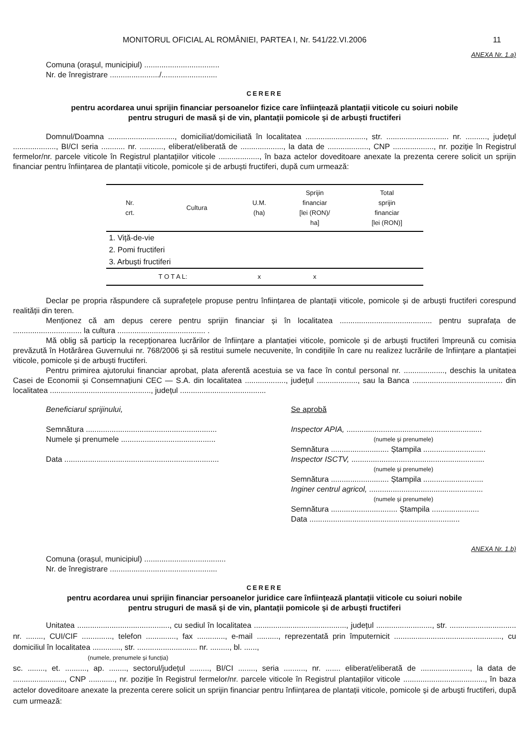MONITORUL OFICIAL AL ROMÂNIEI, PARTEA I, Nr. 541/22.VI.2006 11
ANEXA Nr. 1.a)
Comuna (orașul, municipiul) ...................................
Nr. de înregistrare ......................./..........................
CERERE
pentru acordarea unui sprijin financiar persoanelor fizice care înființează plantații viticole cu soiuri nobile
pentru struguri de masă și de vin, plantații pomicole și de arbuști fructiferi
Domnul/Doamna ..............................., domiciliat/domiciliată în localitatea ............................, str. ............................. nr. .........., județul ...................., BI/CI seria ........... nr. ..........., eliberat/eliberată de ...................., la data de ..................., CNP ..................., nr. poziție în Registrul fermelor/nr. parcele viticole în Registrul plantațiilor viticole ..................., în baza actelor doveditoare anexate la prezenta cerere solicit un sprijin financiar pentru înființarea de plantații viticole, pomicole și de arbuști fructiferi, după cum urmează:
| Nr. crt. | Cultura | U.M. (ha) | Sprijin financiar [lei (RON)/ ha] | Total sprijin financiar [lei (RON)] |
| --- | --- | --- | --- | --- |
| 1. Viță-de-vie | | | | |
| 2. Pomi fructiferi | | | | |
| 3. Arbuști fructiferi | | | | |
| T O T A L: | | x | x | |
Declar pe propria răspundere că suprafețele propuse pentru înființarea de plantații viticole, pomicole și de arbuști fructiferi corespund realității din teren.
Menționez că am depus cerere pentru sprijin financiar și în localitatea ........................................... pentru suprafața de ................................ la cultura ......................................... .
Mă oblig să particip la recepționarea lucrărilor de înființare a plantației viticole, pomicole și de arbuști fructiferi împreună cu comisia prevăzută în Hotărârea Guvernului nr. 768/2006 și să restitui sumele necuvenite, în condițiile în care nu realizez lucrările de înființare a plantației viticole, pomicole și de arbuști fructiferi.
Pentru primirea ajutorului financiar aprobat, plata aferentă acestuia se va face în contul personal nr. ..................., deschis la unitatea Casei de Economii și Consemnațiuni CEC — S.A. din localitatea ..................., județul ..................., sau la Banca .......................................... din localitatea ..............................................., județul ........................................
Beneficiarul sprijinului,
Semnătura .............................................................
Numele și prenumele ............................................
Data ........................................................................
Se aprobă
Inspector APIA, ...............................................................
(numele și prenumele)
Semnătura ........................... Ștampila .............................
Inspector ISCTV, ..............................................................
(numele și prenumele)
Semnătura ........................... Ștampila ............................
Inginer centrul agricol, .....................................................
(numele și prenumele)
Semnătura ............................... Ștampila ......................
Data ......................................................................
ANEXA Nr. 1.b)
Comuna (orașul, municipiul) ......................................
Nr. de înregistrare ..................................................
CERERE
pentru acordarea unui sprijin financiar persoanelor juridice care înființează plantații viticole cu soiuri nobile
pentru struguri de masă și de vin, plantații pomicole și de arbuști fructiferi
Unitatea ..........................................., cu sediul în localitatea ..........................................., județul .........................., str. ............................... nr. ........, CUI/CIF .............., telefon .............., fax ............., e-mail .........., reprezentată prin împuternicit .................................................., cu domiciliul în localitatea ............., str. ............................ nr. ........., bl. ......,
(numele, prenumele și funcția)
sc. ........, et. .........., ap. ........, sectorul/județul ........., BI/CI ........, seria .........., nr. ....... eliberat/eliberată de ......................., la data de ........................, CNP ............, nr. poziție în Registrul fermelor/nr. parcele viticole în Registrul plantațiilor viticole ......................................, în baza actelor doveditoare anexate la prezenta cerere solicit un sprijin financiar pentru înființarea de plantații viticole, pomicole și de arbuști fructiferi, după cum urmează: